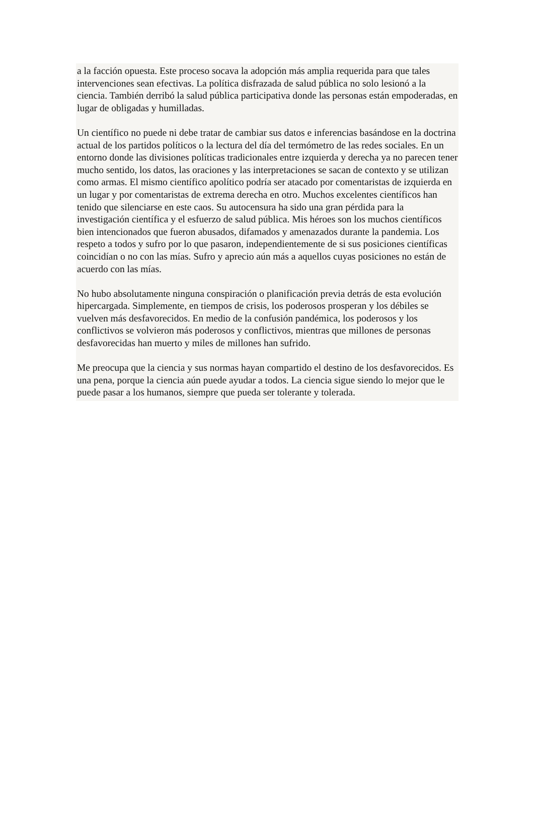a la facción opuesta. Este proceso socava la adopción más amplia requerida para que tales intervenciones sean efectivas. La política disfrazada de salud pública no solo lesionó a la ciencia. También derribó la salud pública participativa donde las personas están empoderadas, en lugar de obligadas y humilladas.
Un científico no puede ni debe tratar de cambiar sus datos e inferencias basándose en la doctrina actual de los partidos políticos o la lectura del día del termómetro de las redes sociales. En un entorno donde las divisiones políticas tradicionales entre izquierda y derecha ya no parecen tener mucho sentido, los datos, las oraciones y las interpretaciones se sacan de contexto y se utilizan como armas. El mismo científico apolítico podría ser atacado por comentaristas de izquierda en un lugar y por comentaristas de extrema derecha en otro. Muchos excelentes científicos han tenido que silenciarse en este caos. Su autocensura ha sido una gran pérdida para la investigación científica y el esfuerzo de salud pública. Mis héroes son los muchos científicos bien intencionados que fueron abusados, difamados y amenazados durante la pandemia. Los respeto a todos y sufro por lo que pasaron, independientemente de si sus posiciones científicas coincidían o no con las mías. Sufro y aprecio aún más a aquellos cuyas posiciones no están de acuerdo con las mías.
No hubo absolutamente ninguna conspiración o planificación previa detrás de esta evolución hipercargada. Simplemente, en tiempos de crisis, los poderosos prosperan y los débiles se vuelven más desfavorecidos. En medio de la confusión pandémica, los poderosos y los conflictivos se volvieron más poderosos y conflictivos, mientras que millones de personas desfavorecidas han muerto y miles de millones han sufrido.
Me preocupa que la ciencia y sus normas hayan compartido el destino de los desfavorecidos. Es una pena, porque la ciencia aún puede ayudar a todos. La ciencia sigue siendo lo mejor que le puede pasar a los humanos, siempre que pueda ser tolerante y tolerada.